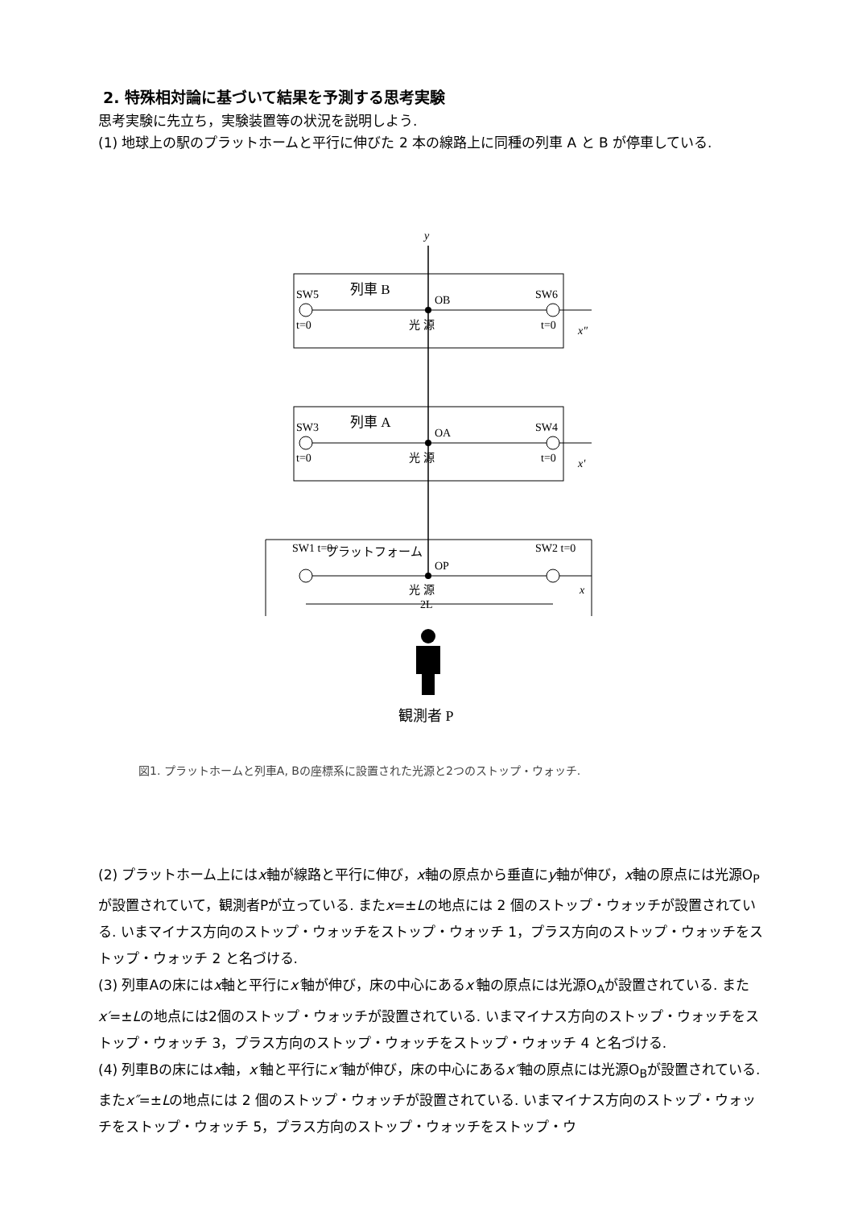2. 特殊相対論に基づいて結果を予測する思考実験
思考実験に先立ち，実験装置等の状況を説明しよう.
(1) 地球上の駅のプラットホームと平行に伸びた 2 本の線路上に同種の列車 A と B が停車している.
y
SW5
列車 B
SW6
OB
t=0
光 源
t=0
x″
SW3
列車 A
SW4
OA
t=0
光 源
t=0
x′
SW1 t=0
プラットフォーム
SW2 t=0
OP
光 源
x
2L
観測者 P
図1. プラットホームと列車A, Bの座標系に設置された光源と2つのストップ・ウォッチ.
(2) プラットホーム上にはx軸が線路と平行に伸び，x軸の原点から垂直にy軸が伸び，x軸の原点には光源O<sub>P</sub>が設置されていて，観測者Pが立っている. またx=±Lの地点には 2 個のストップ・ウォッチが設置されている. いまマイナス方向のストップ・ウォッチをストップ・ウォッチ 1，プラス方向のストップ・ウォッチをストップ・ウォッチ 2 と名づける.
(3) 列車Aの床にはx軸と平行にx′軸が伸び，床の中心にあるx′軸の原点には光源O<sub>A</sub>が設置されている. またx′=±Lの地点には2個のストップ・ウォッチが設置されている. いまマイナス方向のストップ・ウォッチをストップ・ウォッチ 3，プラス方向のストップ・ウォッチをストップ・ウォッチ 4 と名づける.
(4) 列車Bの床にはx軸，x′軸と平行にx″軸が伸び，床の中心にあるx″軸の原点には光源O<sub>B</sub>が設置されている. またx″=±Lの地点には 2 個のストップ・ウォッチが設置されている. いまマイナス方向のストップ・ウォッチをストップ・ウォッチ 5，プラス方向のストップ・ウォッチをストップ・ウ